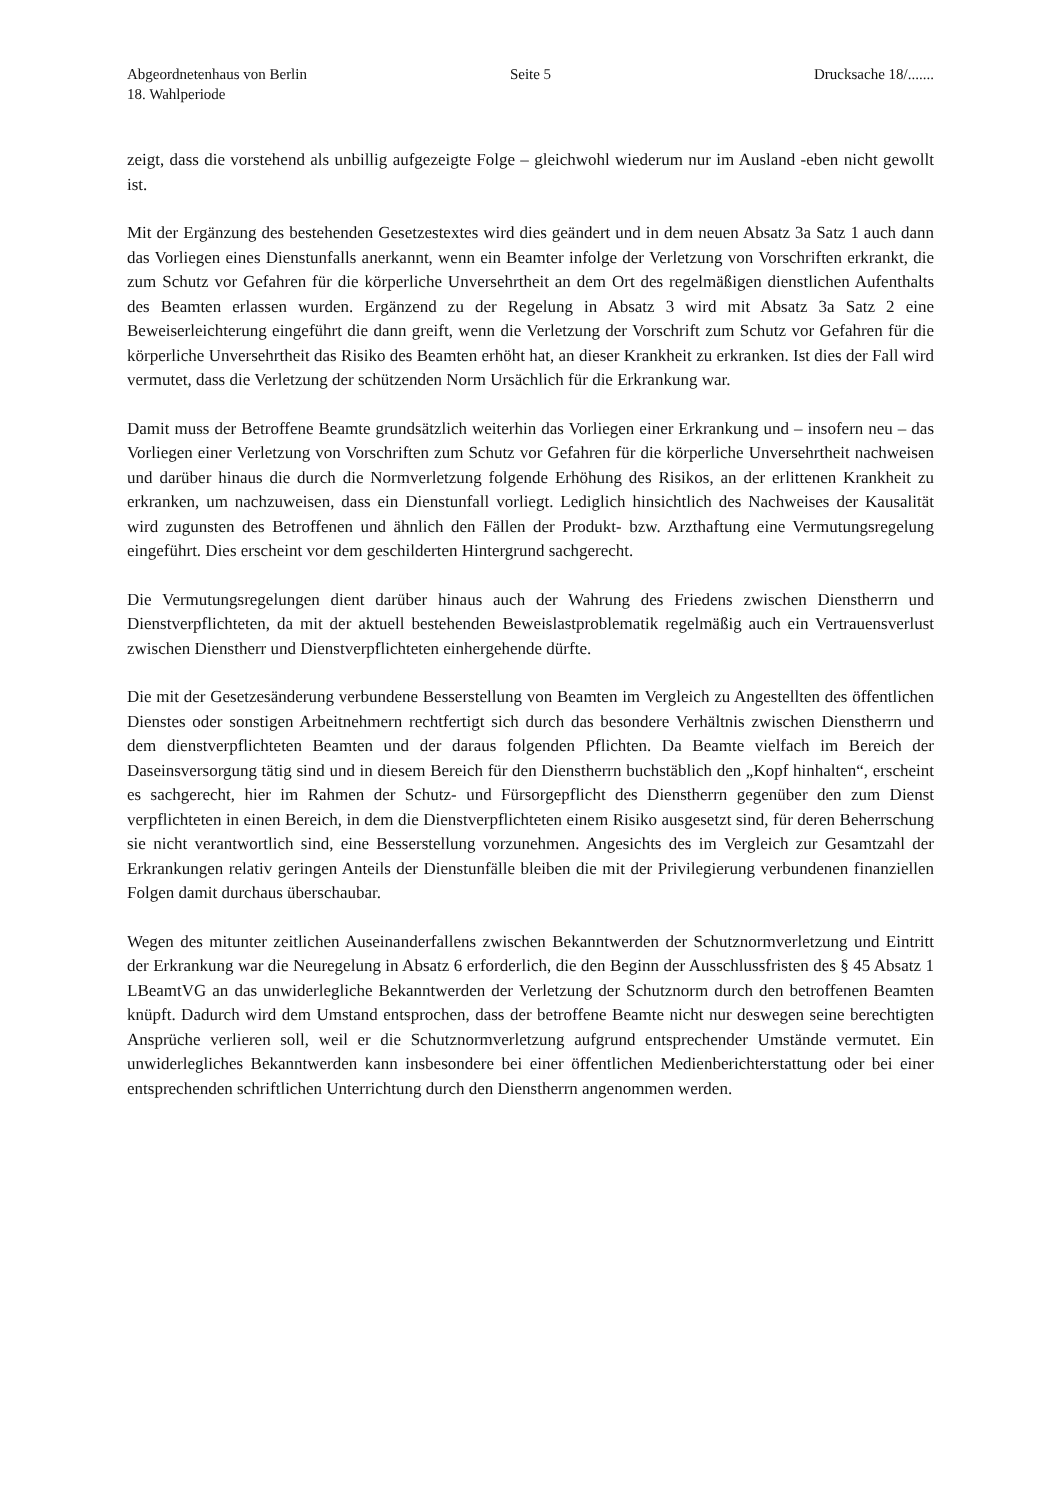Abgeordnetenhaus von Berlin
18. Wahlperiode
Seite 5 Drucksache 18/.......
zeigt, dass die vorstehend als unbillig aufgezeigte Folge – gleichwohl wiederum nur im Ausland -eben nicht gewollt ist.
Mit der Ergänzung des bestehenden Gesetzestextes wird dies geändert und in dem neuen Absatz 3a Satz 1 auch dann das Vorliegen eines Dienstunfalls anerkannt, wenn ein Beamter infolge der Verletzung von Vorschriften erkrankt, die zum Schutz vor Gefahren für die körperliche Unversehrtheit an dem Ort des regelmäßigen dienstlichen Aufenthalts des Beamten erlassen wurden. Ergänzend zu der Regelung in Absatz 3 wird mit Absatz 3a Satz 2 eine Beweiserleichterung eingeführt die dann greift, wenn die Verletzung der Vorschrift zum Schutz vor Gefahren für die körperliche Unversehrtheit das Risiko des Beamten erhöht hat, an dieser Krankheit zu erkranken. Ist dies der Fall wird vermutet, dass die Verletzung der schützenden Norm Ursächlich für die Erkrankung war.
Damit muss der Betroffene Beamte grundsätzlich weiterhin das Vorliegen einer Erkrankung und – insofern neu – das Vorliegen einer Verletzung von Vorschriften zum Schutz vor Gefahren für die körperliche Unversehrtheit nachweisen und darüber hinaus die durch die Normverletzung folgende Erhöhung des Risikos, an der erlittenen Krankheit zu erkranken, um nachzuweisen, dass ein Dienstunfall vorliegt. Lediglich hinsichtlich des Nachweises der Kausalität wird zugunsten des Betroffenen und ähnlich den Fällen der Produkt- bzw. Arzthaftung eine Vermutungsregelung eingeführt. Dies erscheint vor dem geschilderten Hintergrund sachgerecht.
Die Vermutungsregelungen dient darüber hinaus auch der Wahrung des Friedens zwischen Dienstherrn und Dienstverpflichteten, da mit der aktuell bestehenden Beweislastproblematik regelmäßig auch ein Vertrauensverlust zwischen Dienstherr und Dienstverpflichteten einhergehende dürfte.
Die mit der Gesetzesänderung verbundene Besserstellung von Beamten im Vergleich zu Angestellten des öffentlichen Dienstes oder sonstigen Arbeitnehmern rechtfertigt sich durch das besondere Verhältnis zwischen Dienstherrn und dem dienstverpflichteten Beamten und der daraus folgenden Pflichten. Da Beamte vielfach im Bereich der Daseinsversorgung tätig sind und in diesem Bereich für den Dienstherrn buchstäblich den „Kopf hinhalten“, erscheint es sachgerecht, hier im Rahmen der Schutz- und Fürsorgepflicht des Dienstherrn gegenüber den zum Dienst verpflichteten in einen Bereich, in dem die Dienstverpflichteten einem Risiko ausgesetzt sind, für deren Beherrschung sie nicht verantwortlich sind, eine Besserstellung vorzunehmen. Angesichts des im Vergleich zur Gesamtzahl der Erkrankungen relativ geringen Anteils der Dienstunfälle bleiben die mit der Privilegierung verbundenen finanziellen Folgen damit durchaus überschaubar.
Wegen des mitunter zeitlichen Auseinanderfallens zwischen Bekanntwerden der Schutznormverletzung und Eintritt der Erkrankung war die Neuregelung in Absatz 6 erforderlich, die den Beginn der Ausschlussfristen des § 45 Absatz 1 LBeamtVG an das unwiderlegliche Bekanntwerden der Verletzung der Schutznorm durch den betroffenen Beamten knüpft. Dadurch wird dem Umstand entsprochen, dass der betroffene Beamte nicht nur deswegen seine berechtigten Ansprüche verlieren soll, weil er die Schutznormverletzung aufgrund entsprechender Umstände vermutet. Ein unwiderlegliches Bekanntwerden kann insbesondere bei einer öffentlichen Medienberichterstattung oder bei einer entsprechenden schriftlichen Unterrichtung durch den Dienstherrn angenommen werden.